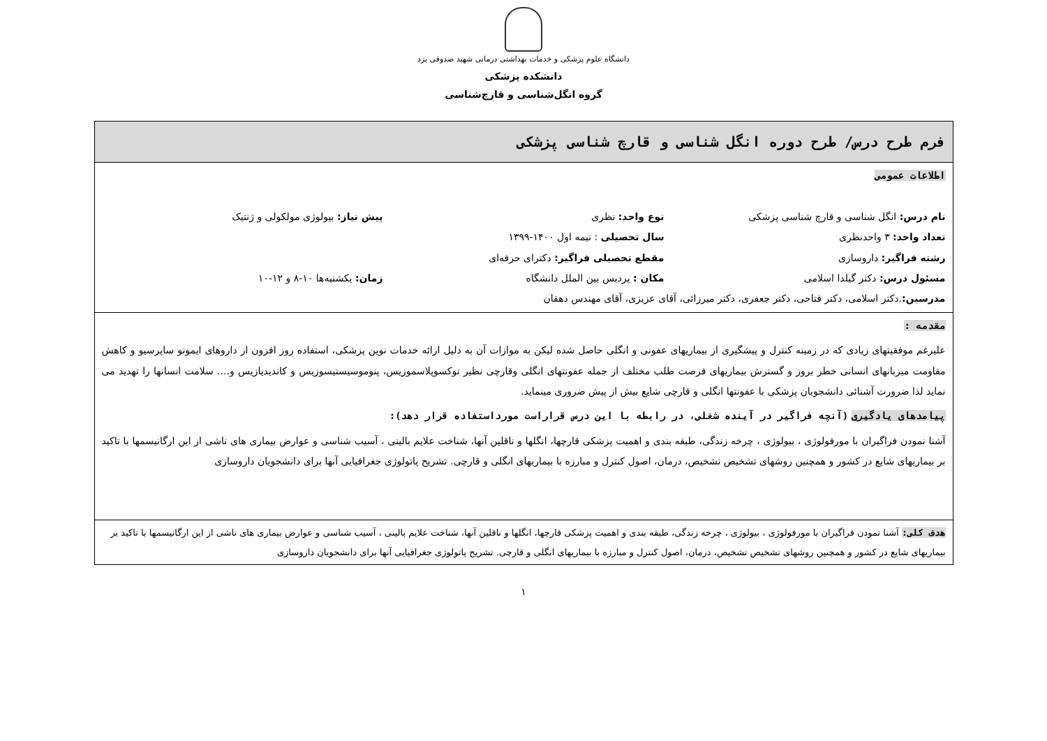دانشگاه علوم پزشکی و خدمات بهداشتی درمانی شهید صدوقی یزد
دانشکده پزشکی
گروه انگل‌شناسی و قارچ‌شناسی
| فرم طرح درس/ طرح دوره انگل شناسی و قارچ شناسی پزشکی |
| اطلاعات عمومی نام درس: انگل شناسی و قارچ شناسی پزشکی نوع واحد: نظری پیش نیاز: بیولوژی مولکولی و ژنتیک تعداد واحد: ۳ واحدنظری سال تحصیلی : نیمه اول ۱۴۰۰-۱۳۹۹ رشته فراگیر: داروسازی مقطع تحصیلی فراگیر: دکترای حرفه‌ای مسئول درس: دکتر گیلدا اسلامی مکان : پردیس بین الملل دانشگاه زمان: یکشنبه‌ها ۱۰-۸ و ۱۲-۱۰ مدرسین: .دکتر اسلامی، دکتر فتاحی، دکتر جعفری، دکتر میرزائی، آقای عزیزی، آقای مهندس دهقان |
| مقدمه : علیرغم موفقیتهای زیادی که در زمینه کنترل و پیشگیری از بیماریهای عفونی و انگلی حاصل شده لیکن به موازات آن به دلیل ارائه خدمات نوین پزشکی، استفاده روز افزون از داروهای ایمونو ساپرسیو و کاهش مقاومت میزبانهای انسانی خطر بروز و گسترش بیماریهای فرصت طلب مختلف از جمله عفونتهای انگلی وقارچی نظیر توکسوپلاسموزیس، پنوموسیستیسوزیس و کاندیدیازیس و.... سلامت انسانها را تهدید می نماید لذا ضرورت آشنائی دانشجویان پزشکی با عفونتها انگلی و قارچی شایع بیش از پیش ضروری مینماید. پیامدهای یادگیری (آنچه فراگیر در آینده شغلی، در رابطه با این درس قراراست مورداستفاده قرار دهد): آشنا نمودن فراگیران با مورفولوژی ، بیولوژی ، چرخه زندگی، طبقه بندی و اهمیت پزشکی قارچها، انگلها و ناقلین آنها، شناخت علایم بالینی ، آسیب شناسی و عوارض بیماری های ناشی از این ارگانیسمها با تاکید بر بیماریهای شایع در کشور و همچنین روشهای تشخیص تشخیص، درمان، اصول کنترل و مبارزه با بیماریهای انگلی و قارچی. تشریح پاتولوژی جغرافیایی آنها برای دانشجویان داروسازی |
| هدف کلی: آشنا نمودن فراگیران با مورفولوژی ، بیولوژی ، چرخه زندگی، طبقه بندی و اهمیت پزشکی قارچها، انگلها و ناقلین آنها، شناخت علایم بالینی ، آسیب شناسی و عوارض بیماری های ناشی از این ارگانیسمها با تاکید بر بیماریهای شایع در کشور و همچنین روشهای تشخیص تشخیص، درمان، اصول کنترل و مبارزه با بیماریهای انگلی و قارچی. تشریح پاتولوژی جغرافیایی آنها برای دانشجویان داروسازی |
۱